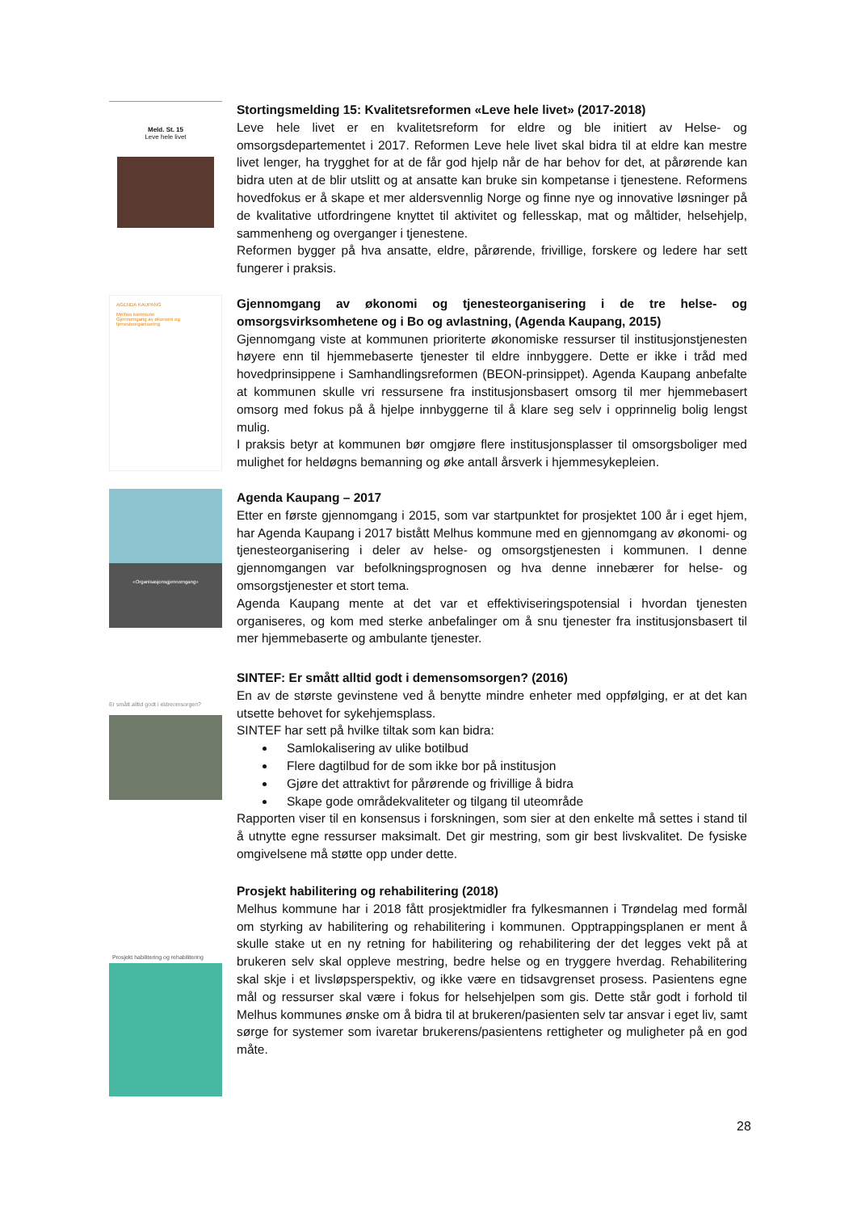Meld. St. 15
Leve hele livet
Stortingsmelding 15: Kvalitetsreformen «Leve hele livet» (2017-2018)
Leve hele livet er en kvalitetsreform for eldre og ble initiert av Helse- og omsorgsdepartementet i 2017. Reformen Leve hele livet skal bidra til at eldre kan mestre livet lenger, ha trygghet for at de får god hjelp når de har behov for det, at pårørende kan bidra uten at de blir utslitt og at ansatte kan bruke sin kompetanse i tjenestene. Reformens hovedfokus er å skape et mer aldersvennlig Norge og finne nye og innovative løsninger på de kvalitative utfordringene knyttet til aktivitet og fellesskap, mat og måltider, helsehjelp, sammenheng og overganger i tjenestene.
Reformen bygger på hva ansatte, eldre, pårørende, frivillige, forskere og ledere har sett fungerer i praksis.
AGENDA KAUPANG
Melhus kommune
Gjennomgang av økonomi og tjenesteorganisering
Gjennomgang av økonomi og tjenesteorganisering i de tre helse- og omsorgsvirksomhetene og i Bo og avlastning, (Agenda Kaupang, 2015)
Gjennomgang viste at kommunen prioriterte økonomiske ressurser til institusjonstjenesten høyere enn til hjemmebaserte tjenester til eldre innbyggere. Dette er ikke i tråd med hovedprinsippene i Samhandlingsreformen (BEON-prinsippet). Agenda Kaupang anbefalte at kommunen skulle vri ressursene fra institusjonsbasert omsorg til mer hjemmebasert omsorg med fokus på å hjelpe innbyggerne til å klare seg selv i opprinnelig bolig lengst mulig.
I praksis betyr at kommunen bør omgjøre flere institusjonsplasser til omsorgsboliger med mulighet for heldøgns bemanning og øke antall årsverk i hjemmesykepleien.
«Organisasjonsgjennomgang»
Agenda Kaupang – 2017
Etter en første gjennomgang i 2015, som var startpunktet for prosjektet 100 år i eget hjem, har Agenda Kaupang i 2017 bistått Melhus kommune med en gjennomgang av økonomi- og tjenesteorganisering i deler av helse- og omsorgstjenesten i kommunen. I denne gjennomgangen var befolkningsprognosen og hva denne innebærer for helse- og omsorgstjenester et stort tema.
Agenda Kaupang mente at det var et effektiviseringspotensial i hvordan tjenesten organiseres, og kom med sterke anbefalinger om å snu tjenester fra institusjonsbasert til mer hjemmebaserte og ambulante tjenester.
Er smått alltid godt i eldreomsorgen?
SINTEF: Er smått alltid godt i demensomsorgen? (2016)
En av de største gevinstene ved å benytte mindre enheter med oppfølging, er at det kan utsette behovet for sykehjemsplass.
SINTEF har sett på hvilke tiltak som kan bidra:
Samlokalisering av ulike botilbud
Flere dagtilbud for de som ikke bor på institusjon
Gjøre det attraktivt for pårørende og frivillige å bidra
Skape gode områdekvaliteter og tilgang til uteområde
Rapporten viser til en konsensus i forskningen, som sier at den enkelte må settes i stand til å utnytte egne ressurser maksimalt. Det gir mestring, som gir best livskvalitet. De fysiske omgivelsene må støtte opp under dette.
Prosjekt habilitering og rehabilitering
Prosjekt habilitering og rehabilitering (2018)
Melhus kommune har i 2018 fått prosjektmidler fra fylkesmannen i Trøndelag med formål om styrking av habilitering og rehabilitering i kommunen. Opptrappingsplanen er ment å skulle stake ut en ny retning for habilitering og rehabilitering der det legges vekt på at brukeren selv skal oppleve mestring, bedre helse og en tryggere hverdag. Rehabilitering skal skje i et livsløpsperspektiv, og ikke være en tidsavgrenset prosess. Pasientens egne mål og ressurser skal være i fokus for helsehjelpen som gis. Dette står godt i forhold til Melhus kommunes ønske om å bidra til at brukeren/pasienten selv tar ansvar i eget liv, samt sørge for systemer som ivaretar brukerens/pasientens rettigheter og muligheter på en god måte.
28